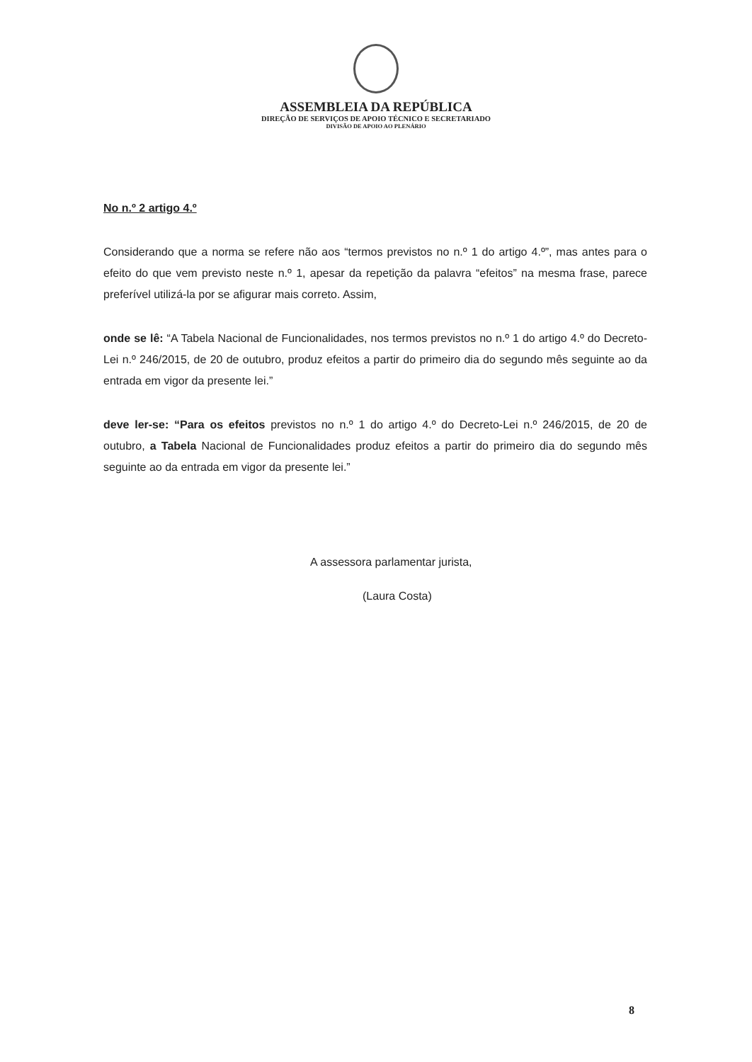ASSEMBLEIA DA REPÚBLICA
DIREÇÃO DE SERVIÇOS DE APOIO TÉCNICO E SECRETARIADO
DIVISÃO DE APOIO AO PLENÁRIO
No n.º 2 artigo 4.º
Considerando que a norma se refere não aos “termos previstos no n.º 1 do artigo 4.º”, mas antes para o efeito do que vem previsto neste n.º 1, apesar da repetição da palavra “efeitos” na mesma frase, parece preferível utilizá-la por se afigurar mais correto. Assim,
onde se lê: “A Tabela Nacional de Funcionalidades, nos termos previstos no n.º 1 do artigo 4.º do Decreto-Lei n.º 246/2015, de 20 de outubro, produz efeitos a partir do primeiro dia do segundo mês seguinte ao da entrada em vigor da presente lei.”
deve ler-se: “Para os efeitos previstos no n.º 1 do artigo 4.º do Decreto-Lei n.º 246/2015, de 20 de outubro, a Tabela Nacional de Funcionalidades produz efeitos a partir do primeiro dia do segundo mês seguinte ao da entrada em vigor da presente lei.”
A assessora parlamentar jurista,
(Laura Costa)
8